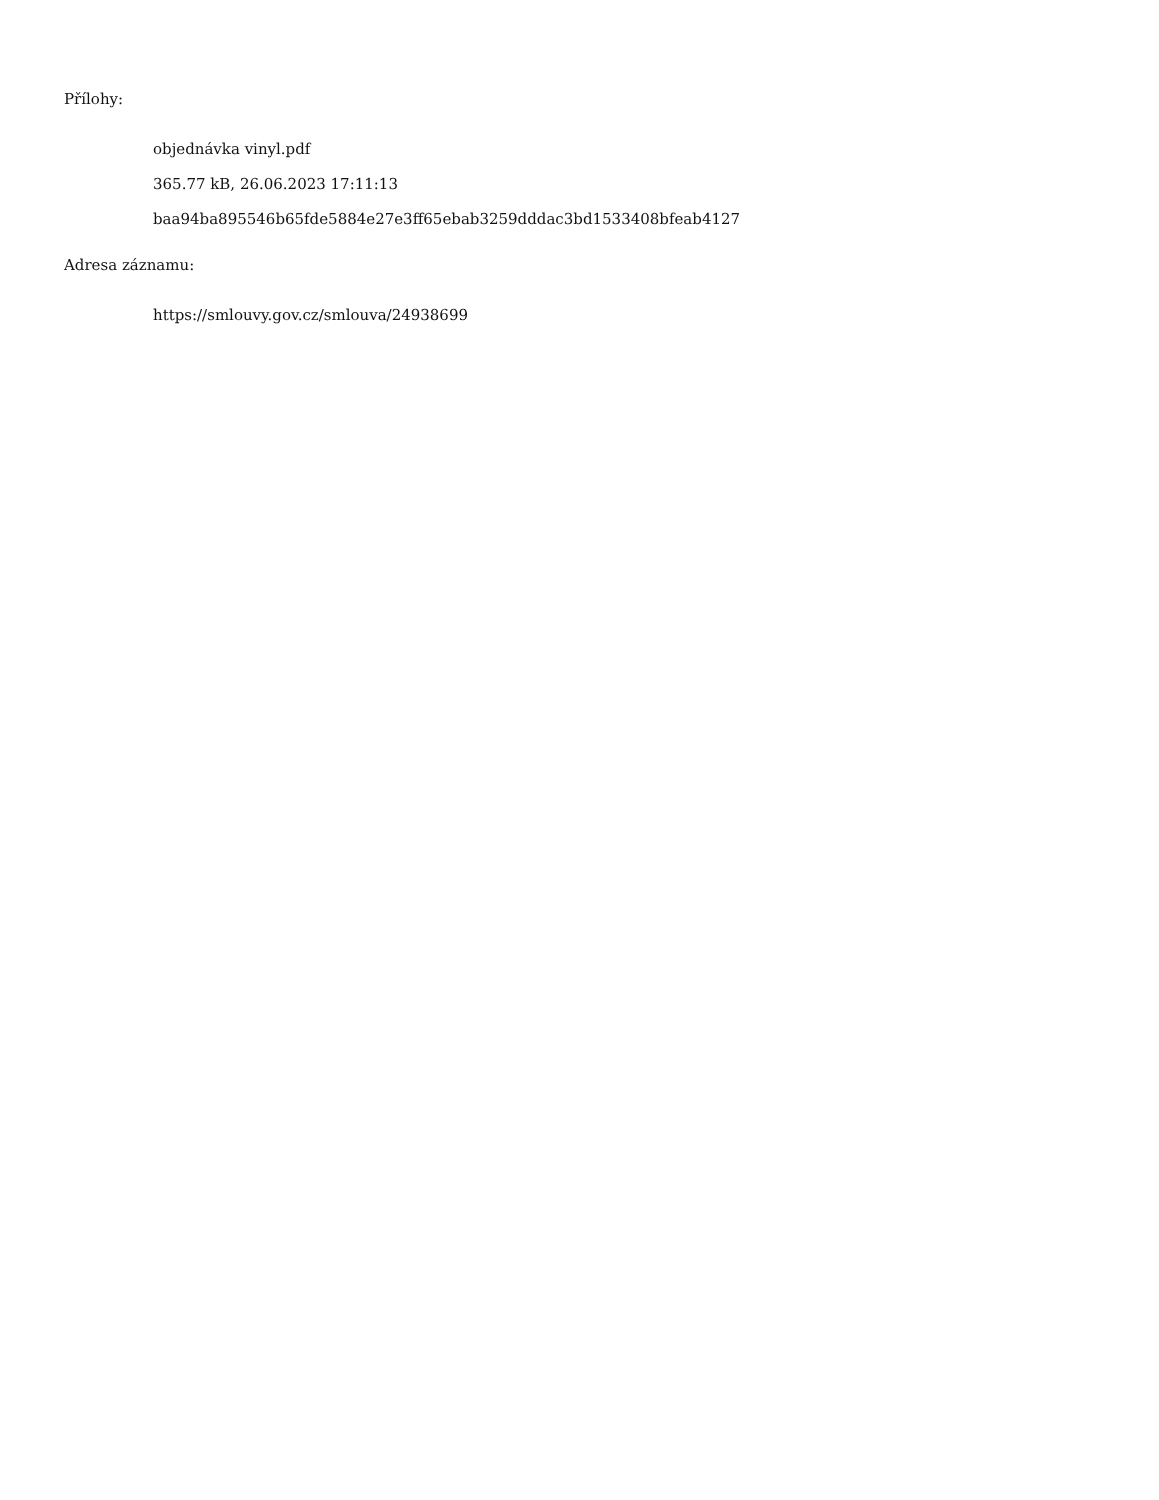Přílohy:
objednávka vinyl.pdf
365.77 kB, 26.06.2023 17:11:13
baa94ba895546b65fde5884e27e3ff65ebab3259dddac3bd1533408bfeab4127
Adresa záznamu:
https://smlouvy.gov.cz/smlouva/24938699